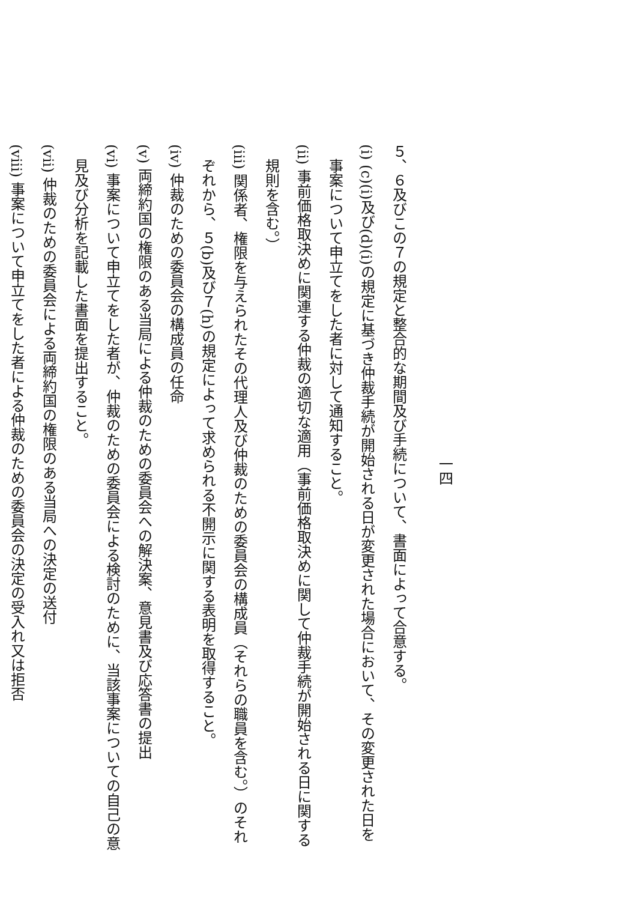一四
５、６及びこの７の規定と整合的な期間及び手続について、書面によって合意する。
(i) (c)(i)及び(d)(i)の規定に基づき仲裁手続が開始される日が変更された場合において、その変更された日を事案について申立てをした者に対して通知すること。
(ii) 事前価格取決めに関連する仲裁の適切な適用（事前価格取決めに関して仲裁手続が開始される日に関する規則を含む。）
(iii) 関係者、権限を与えられたその代理人及び仲裁のための委員会の構成員（それらの職員を含む。）のそれぞれから、５(b)及び７(h)の規定によって求められる不開示に関する表明を取得すること。
(iv) 仲裁のための委員会の構成員の任命
(v) 両締約国の権限のある当局による仲裁のための委員会への解決案、意見書及び応答書の提出
(vi) 事案について申立てをした者が、仲裁のための委員会による検討のために、当該事案についての自己の意見及び分析を記載した書面を提出すること。
(vii) 仲裁のための委員会による両締約国の権限のある当局への決定の送付
(viii) 事案について申立てをした者による仲裁のための委員会の決定の受入れ又は拒否